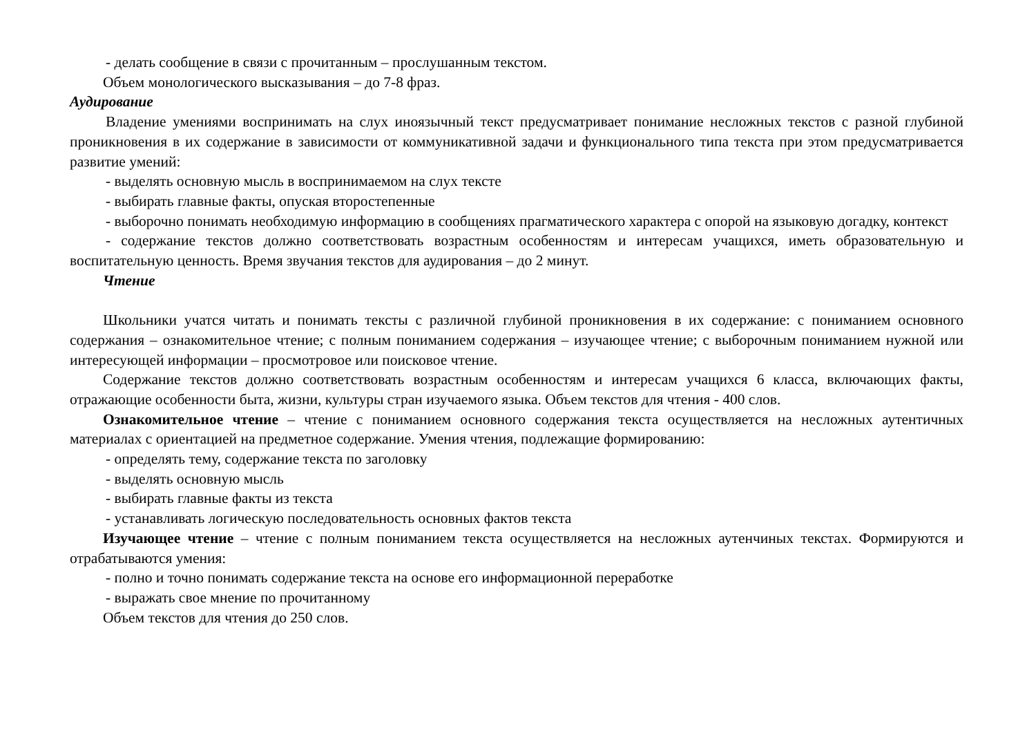- делать сообщение в связи с прочитанным – прослушанным текстом.
Объем монологического высказывания – до 7-8 фраз.
Аудирование
Владение умениями воспринимать на слух иноязычный текст предусматривает понимание несложных текстов с разной глубиной проникновения в их содержание в зависимости от коммуникативной задачи и функционального типа текста при этом предусматривается развитие умений:
- выделять основную мысль в воспринимаемом на слух тексте
- выбирать главные факты, опуская второстепенные
- выборочно понимать необходимую информацию в сообщениях прагматического характера с опорой на языковую догадку, контекст
- содержание текстов должно соответствовать возрастным особенностям и интересам учащихся, иметь образовательную и воспитательную ценность. Время звучания текстов для аудирования – до 2 минут.
Чтение
Школьники учатся читать и понимать тексты с различной глубиной проникновения в их содержание: с пониманием основного содержания – ознакомительное чтение; с полным пониманием содержания – изучающее чтение; с выборочным пониманием нужной или интересующей информации – просмотровое или поисковое чтение.
Содержание текстов должно соответствовать возрастным особенностям и интересам учащихся 6 класса, включающих факты, отражающие особенности быта, жизни, культуры стран изучаемого языка. Объем текстов для чтения - 400 слов.
Ознакомительное чтение – чтение с пониманием основного содержания текста осуществляется на несложных аутентичных материалах с ориентацией на предметное содержание. Умения чтения, подлежащие формированию:
- определять тему, содержание текста по заголовку
- выделять основную мысль
- выбирать главные факты из текста
- устанавливать логическую последовательность основных фактов текста
Изучающее чтение – чтение с полным пониманием текста осуществляется на несложных аутенчиных текстах. Формируются и отрабатываются умения:
- полно и точно понимать содержание текста на основе его информационной переработке
- выражать свое мнение по прочитанному
Объем текстов для чтения до 250 слов.